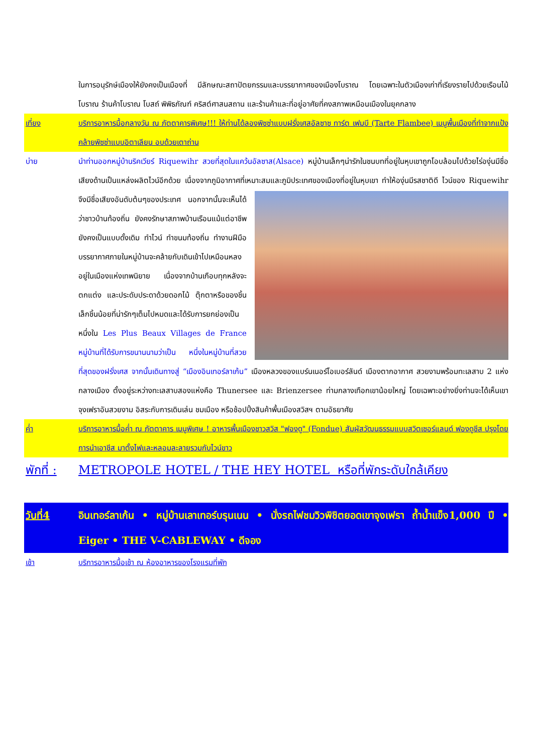ในการอนุรักษ์เมืองให้ยังคงเป็นเมืองที่ มีลักษณะสถาปัตยกรรมและบรรยากาศของเมืองโบราณ โดยเฉพาะในตัวเมืองเก่าที่เรียงรายไปด้วยเรือนไม้โบราณ ร้านค้าโบราณ โบสถ์ พิพิธภัณฑ์ คริสต์ศาสนสถาน และร้านค้าและที่อยู่อาศัยที่คงสภาพเหมือนเมืองในยุคกลาง
เที่ยง บริการอาหารมื้อกลางวัน ณ ภัตตาคารพิเศษ!!! ให้ท่านได้ลองพิซซ่าแบบฝรั่งเศสอัลซาซ ทาร์ต เฟมบี (Tarte Flambee) เมนูพื้นเมืองที่ทำจากแป้งคล้ายพิซซ่าแบบอิตาเลียน อบด้วยเตาถ่าน
บ่าย นำท่านออกหมู่บ้านริคเวียร์ Riquewihr สวยที่สุดในแคว้นอัลซาส(Alsace) หมู่บ้านเล็กๆน่ารักในชนบทที่อยู่ในหุบเขาถูกโอบล้อมไปด้วยไร่องุ่นมีชื่อเสียงด้านเป็นแหล่งผลิตไวน์อีกด้วย เนื่องจากภูมิอากาศที่เหมาะสมและภูมิ
ประเทศของเมืองที่อยู่ในหุบเขา ทำให้องุ่นมีรสชาติดี ไวน์ของ Riquewihr จึงมีชื่อเสียงอันดับต้นๆของประเทศ นอกจากนั้นจะเห็นได้ว่าชาวบ้านท้องถิ่น ยังคงรักษาสภาพบ้านเรือนแม้แต่อาชีพยังคงเป็นแบบดั้งเดิม ทำไวน์ ทำขนมท้องถิ่น ทำงานฝีมือ บรรยากาศภายในหมู่บ้านจะคล้ายกับเดินเข้าไปเหมือนหลงอยู่ในเมืองแห่งเทพนิยาย เนื่องจากบ้านเกือบทุกหลังจะตกแต่ง และประดับประดาด้วยดอกไม้ ตุ๊กตาหรือของชิ้นเล็กชิ้นน้อยที่น่ารักๆเต็มไปหมดและได้รับการยกย่องเป็นหนึ่งใน Les Plus Beaux Villages de France หมู่บ้านที่ได้รับการขนานนามว่าเป็น หนึ่งในหมู่บ้านที่สวยที่สุดของฝรั่งเศส จากนั้นเดินทางสู่ “เมืองอินเทอร์ลาเก้น” เมืองหลวงของแบร์นเนอร์โอเบอร์ลันด์ เมืองตากอากาศ สวยงามพร้อมทะเลสาบ 2 แห่งกลางเมือง ตั้งอยู่ระหว่างทะเลสาบสองแห่งคือ Thunersee และ Brienzersee ท่ามกลางเทือกเขาน้อยใหญ่ โดยเฉพาะอย่างยิ่งท่านจะได้เห็นเขาจุงเฟราอันสวยงาม อิสระกับการเดินเล่น ชมเมือง หรือช้อปปิ้งสินค้าพื้นเมืองสวิสฯ ตามอัธยาศัย
ค่ำ บริการอาหารมื้อค่ำ ณ ภัตตาคาร เมนูพิเศษ ! อาหารพื้นเมืองชาวสวิส "ฟองดู" (Fondue) สัมผัสวัฒนธรรมแบบสวิตเซอร์แลนด์ ฟองดูชีส ปรุงโดยการนำเอาชีส มาตั้งไฟและหลอมละลายรวมกับไวน์ขาว
พักที่ :
METROPOLE HOTEL / THE HEY HOTEL หรือที่พักระดับใกล้เคียง
วันที่4 อินเทอร์ลาเก้น • หมู่บ้านเลาเทอร์บรุนเนน • นั่งรถไฟชมวิวพิชิตยอดเขาจุงเฟรา ถ้ำน้ำแข็ง1,000 ปี • Eiger • THE V-CABLEWAY • ดีจอง
เช้า บริการอาหารมื้อเช้า ณ ห้องอาหารของโรงแรมที่พัก